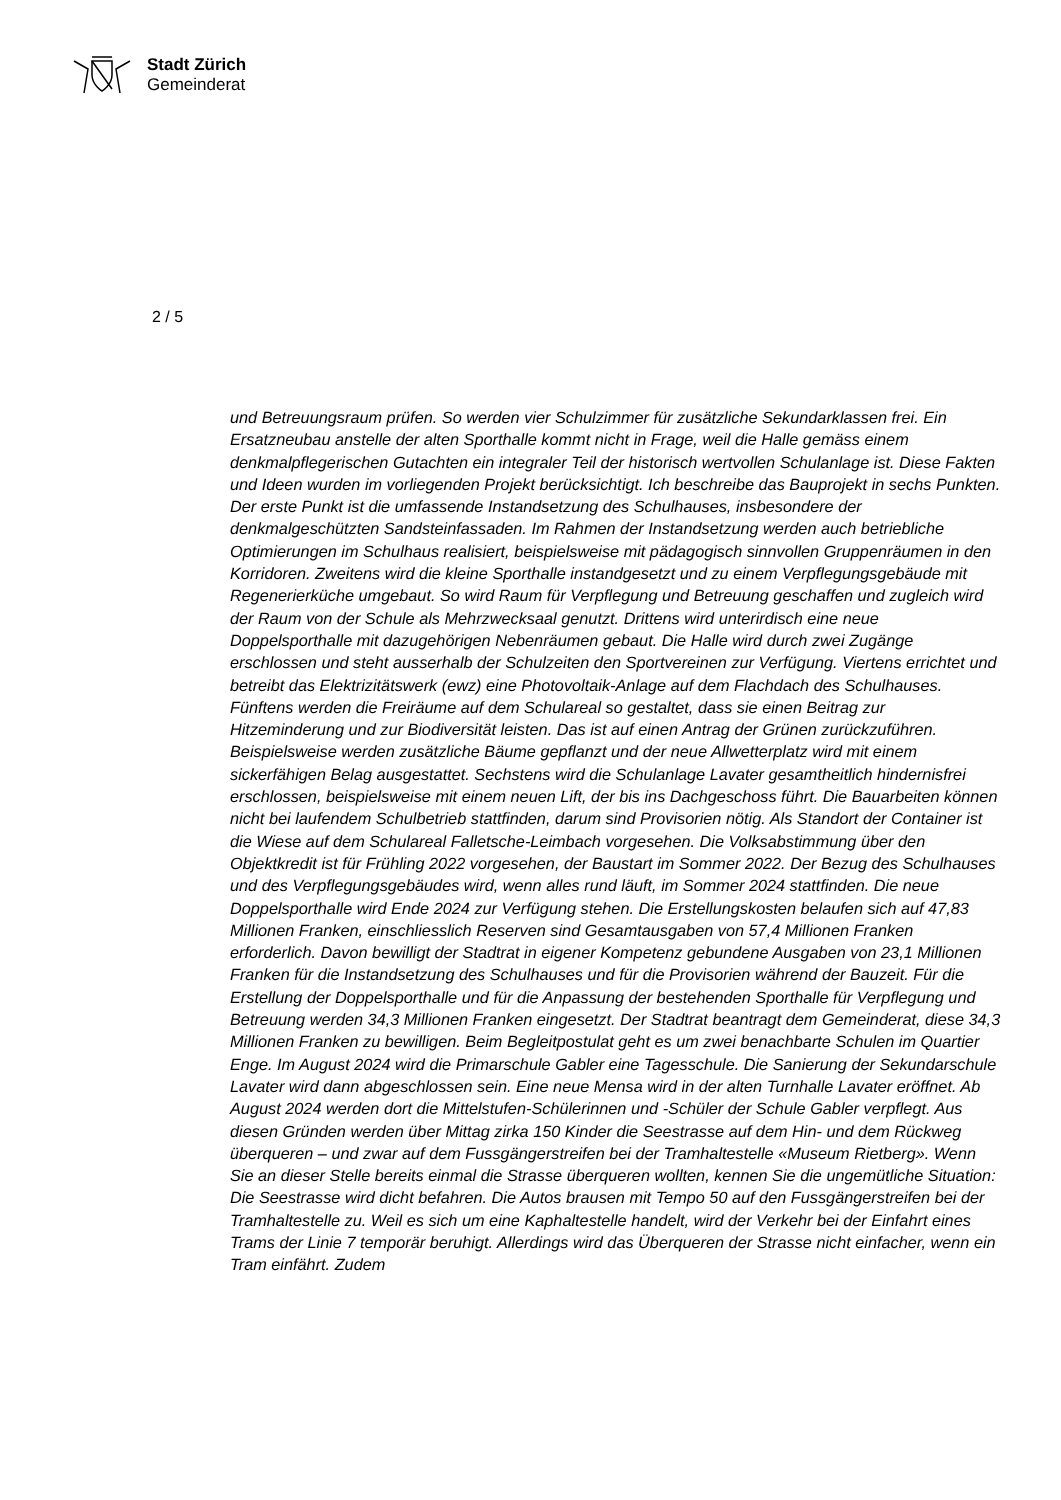Stadt Zürich
Gemeinderat
2 / 5
und Betreuungsraum prüfen. So werden vier Schulzimmer für zusätzliche Sekundarklassen frei. Ein Ersatzneubau anstelle der alten Sporthalle kommt nicht in Frage, weil die Halle gemäss einem denkmalpflegerischen Gutachten ein integraler Teil der historisch wertvollen Schulanlage ist. Diese Fakten und Ideen wurden im vorliegenden Projekt berücksichtigt. Ich beschreibe das Bauprojekt in sechs Punkten. Der erste Punkt ist die umfassende Instandsetzung des Schulhauses, insbesondere der denkmalgeschützten Sandsteinfassaden. Im Rahmen der Instandsetzung werden auch betriebliche Optimierungen im Schulhaus realisiert, beispielsweise mit pädagogisch sinnvollen Gruppenräumen in den Korridoren. Zweitens wird die kleine Sporthalle instandgesetzt und zu einem Verpflegungsgebäude mit Regenerierküche umgebaut. So wird Raum für Verpflegung und Betreuung geschaffen und zugleich wird der Raum von der Schule als Mehrzwecksaal genutzt. Drittens wird unterirdisch eine neue Doppelsporthalle mit dazugehörigen Nebenräumen gebaut. Die Halle wird durch zwei Zugänge erschlossen und steht ausserhalb der Schulzeiten den Sportvereinen zur Verfügung. Viertens errichtet und betreibt das Elektrizitätswerk (ewz) eine Photovoltaik-Anlage auf dem Flachdach des Schulhauses. Fünftens werden die Freiräume auf dem Schulareal so gestaltet, dass sie einen Beitrag zur Hitzeminderung und zur Biodiversität leisten. Das ist auf einen Antrag der Grünen zurückzuführen. Beispielsweise werden zusätzliche Bäume gepflanzt und der neue Allwetterplatz wird mit einem sickerfähigen Belag ausgestattet. Sechstens wird die Schulanlage Lavater gesamtheitlich hindernisfrei erschlossen, beispielsweise mit einem neuen Lift, der bis ins Dachgeschoss führt. Die Bauarbeiten können nicht bei laufendem Schulbetrieb stattfinden, darum sind Provisorien nötig. Als Standort der Container ist die Wiese auf dem Schulareal Falletsche-Leimbach vorgesehen. Die Volksabstimmung über den Objektkredit ist für Frühling 2022 vorgesehen, der Baustart im Sommer 2022. Der Bezug des Schulhauses und des Verpflegungsgebäudes wird, wenn alles rund läuft, im Sommer 2024 stattfinden. Die neue Doppelsporthalle wird Ende 2024 zur Verfügung stehen. Die Erstellungskosten belaufen sich auf 47,83 Millionen Franken, einschliesslich Reserven sind Gesamtausgaben von 57,4 Millionen Franken erforderlich. Davon bewilligt der Stadtrat in eigener Kompetenz gebundene Ausgaben von 23,1 Millionen Franken für die Instandsetzung des Schulhauses und für die Provisorien während der Bauzeit. Für die Erstellung der Doppelsporthalle und für die Anpassung der bestehenden Sporthalle für Verpflegung und Betreuung werden 34,3 Millionen Franken eingesetzt. Der Stadtrat beantragt dem Gemeinderat, diese 34,3 Millionen Franken zu bewilligen. Beim Begleitpostulat geht es um zwei benachbarte Schulen im Quartier Enge. Im August 2024 wird die Primarschule Gabler eine Tagesschule. Die Sanierung der Sekundarschule Lavater wird dann abgeschlossen sein. Eine neue Mensa wird in der alten Turnhalle Lavater eröffnet. Ab August 2024 werden dort die Mittelstufen-Schülerinnen und -Schüler der Schule Gabler verpflegt. Aus diesen Gründen werden über Mittag zirka 150 Kinder die Seestrasse auf dem Hin- und dem Rückweg überqueren – und zwar auf dem Fussgängerstreifen bei der Tramhaltestelle «Museum Rietberg». Wenn Sie an dieser Stelle bereits einmal die Strasse überqueren wollten, kennen Sie die ungemütliche Situation: Die Seestrasse wird dicht befahren. Die Autos brausen mit Tempo 50 auf den Fussgängerstreifen bei der Tramhaltestelle zu. Weil es sich um eine Kaphaltestelle handelt, wird der Verkehr bei der Einfahrt eines Trams der Linie 7 temporär beruhigt. Allerdings wird das Überqueren der Strasse nicht einfacher, wenn ein Tram einfährt. Zudem